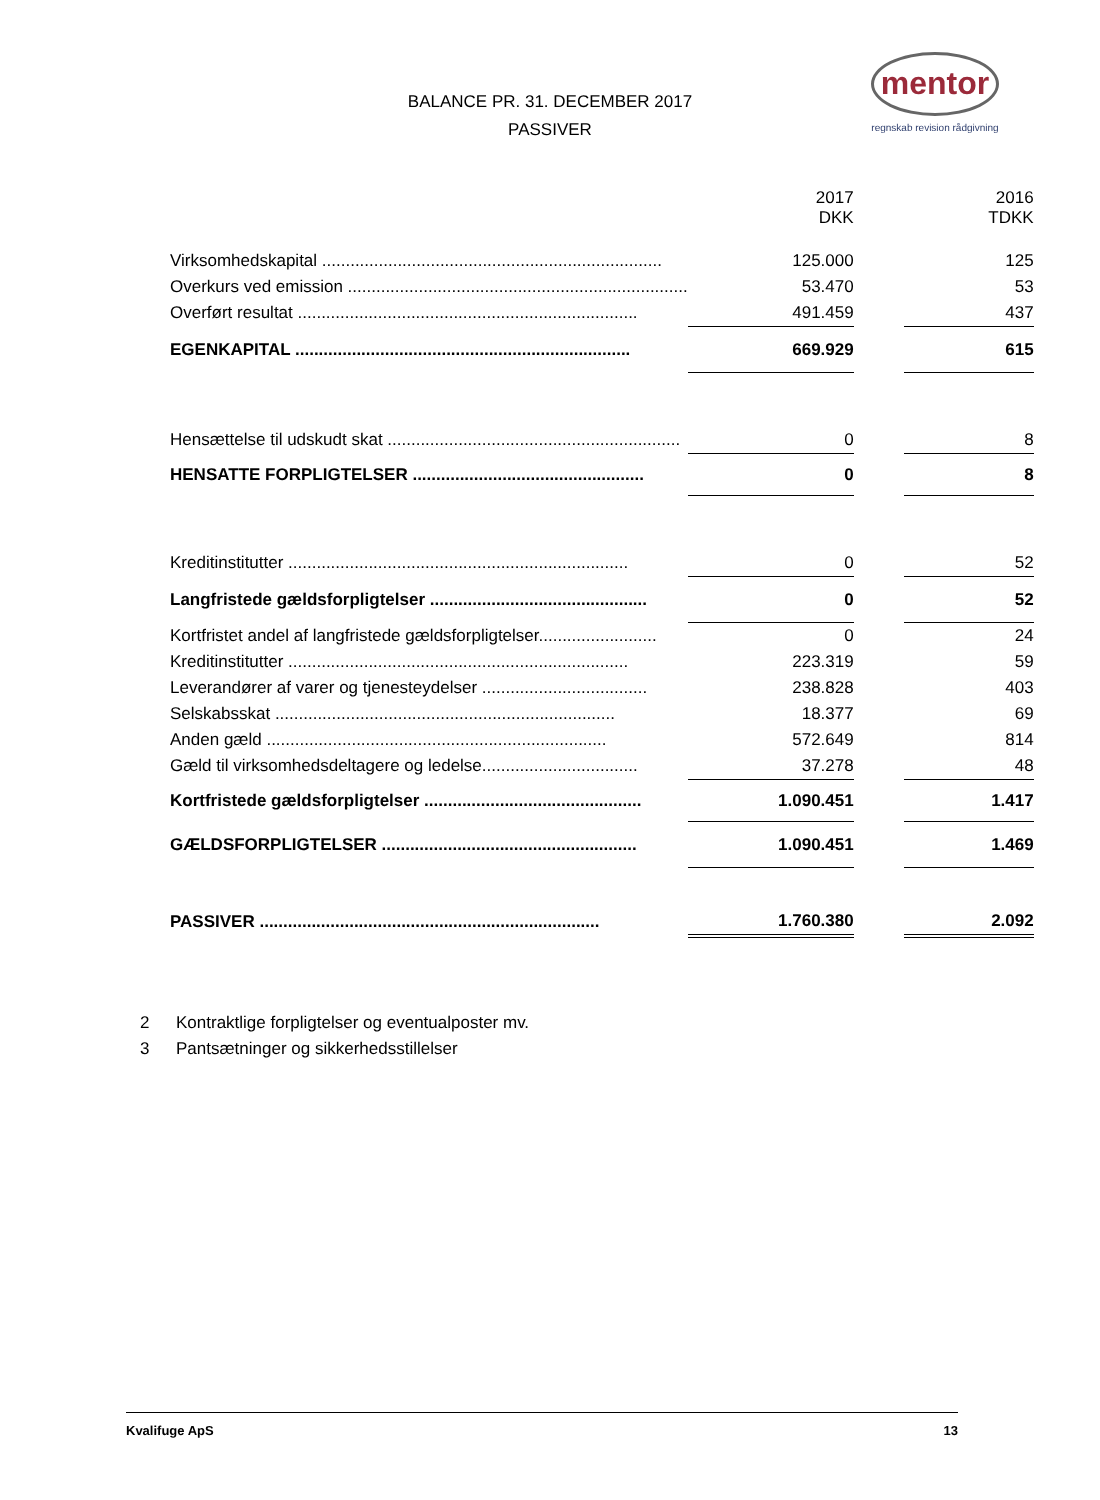BALANCE PR. 31. DECEMBER 2017
PASSIVER
mentor
regnskab revision rådgivning
| | 2017 DKK | | 2016 TDKK |
| Virksomhedskapital ........................................................................ | 125.000 | | 125 |
| Overkurs ved emission ........................................................................ | 53.470 | | 53 |
| Overført resultat ........................................................................ | 491.459 | | 437 |
| EGENKAPITAL ....................................................................... | 669.929 | | 615 |
| Hensættelse til udskudt skat .............................................................. | 0 | | 8 |
| HENSATTE FORPLIGTELSER ................................................. | 0 | | 8 |
| Kreditinstitutter ........................................................................ | 0 | | 52 |
| Langfristede gældsforpligtelser .............................................. | 0 | | 52 |
| Kortfristet andel af langfristede gældsforpligtelser......................... | 0 | | 24 |
| Kreditinstitutter ........................................................................ | 223.319 | | 59 |
| Leverandører af varer og tjenesteydelser ................................... | 238.828 | | 403 |
| Selskabsskat ........................................................................ | 18.377 | | 69 |
| Anden gæld ........................................................................ | 572.649 | | 814 |
| Gæld til virksomhedsdeltagere og ledelse................................. | 37.278 | | 48 |
| Kortfristede gældsforpligtelser .............................................. | 1.090.451 | | 1.417 |
| GÆLDSFORPLIGTELSER ...................................................... | 1.090.451 | | 1.469 |
| PASSIVER ........................................................................ | 1.760.380 | | 2.092 |
2 Kontraktlige forpligtelser og eventualposter mv.
3 Pantsætninger og sikkerhedsstillelser
Kvalifuge ApS 13